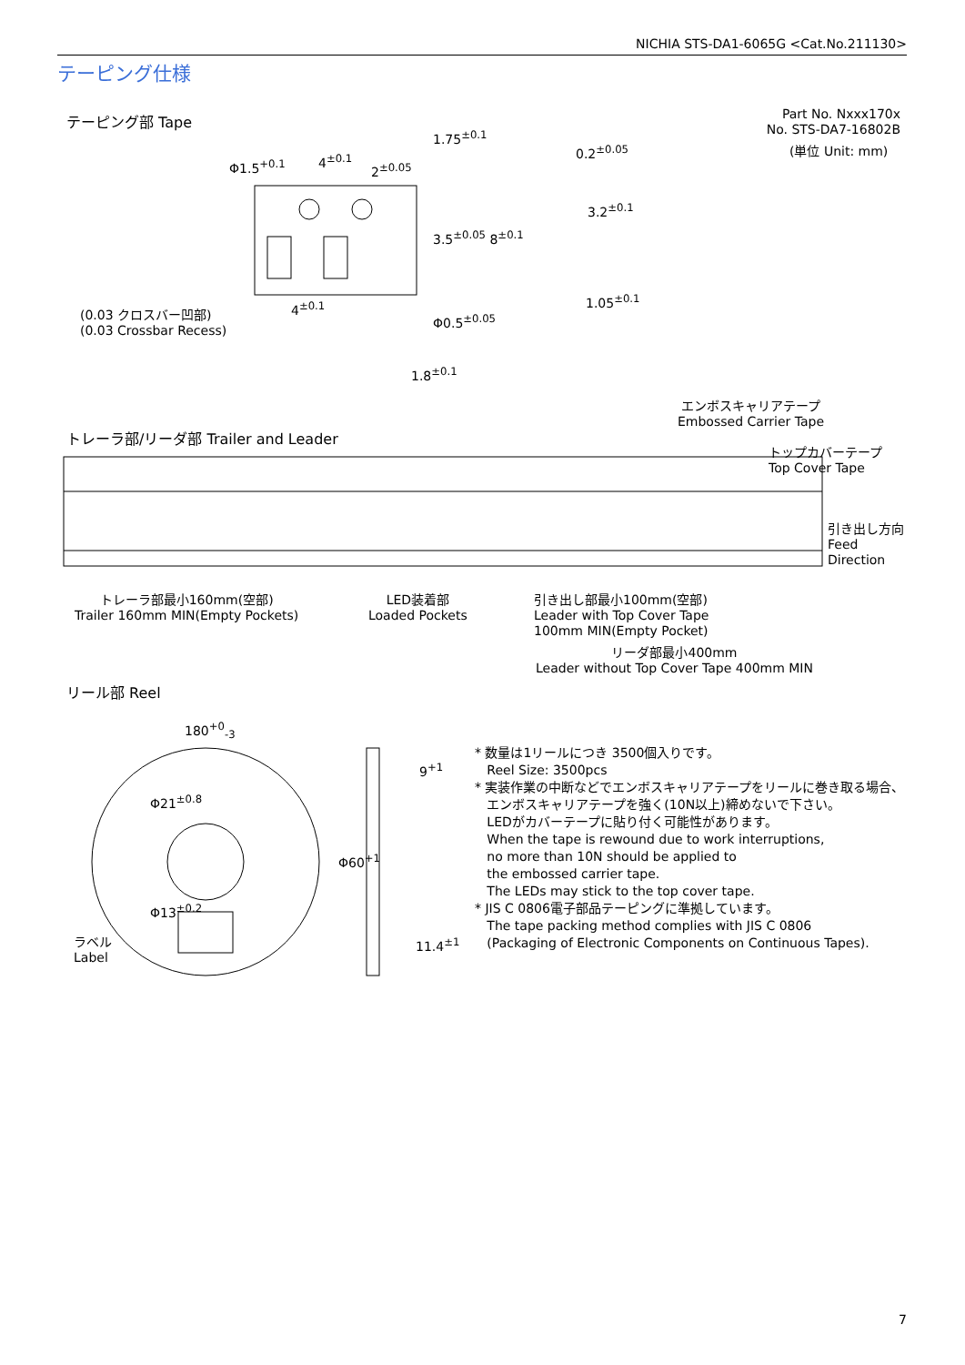NICHIA STS-DA1-6065G <Cat.No.211130>
テーピング仕様
テーピング部 Tape
Part No. Nxxx170x
No. STS-DA7-16802B
(単位 Unit: mm)
Φ1.5<sup>+0.1</sup> 4<sup>±0.1</sup>
2<sup>±0.05</sup>
1.75<sup>±0.1</sup>
3.5<sup>±0.05</sup> 8<sup>±0.1</sup>
0.2<sup>±0.05</sup>
3.2<sup>±0.1</sup>
1.05<sup>±0.1</sup>
4<sup>±0.1</sup>
(0.03 クロスバー凹部)
(0.03 Crossbar Recess)
Φ0.5<sup>±0.05</sup>
1.8<sup>±0.1</sup>
エンボスキャリアテープ
Embossed Carrier Tape
トレーラ部/リーダ部 Trailer and Leader
トップカバーテープ
Top Cover Tape
引き出し方向
Feed
Direction
トレーラ部最小160mm(空部)
Trailer 160mm MIN(Empty Pockets)
LED装着部
Loaded Pockets
引き出し部最小100mm(空部)
Leader with Top Cover Tape
100mm MIN(Empty Pocket)
リーダ部最小400mm
Leader without Top Cover Tape 400mm MIN
リール部 Reel
180<sup>+0</sup><sub>-3</sub>
Φ21<sup>±0.8</sup>
Φ13<sup>±0.2</sup>
Φ60<sup>+1</sup>
9<sup>+1</sup>
11.4<sup>±1</sup>
ラベル
Label
* 数量は1リールにつき 3500個入りです。
Reel Size: 3500pcs
* 実装作業の中断などでエンボスキャリアテープをリールに巻き取る場合、
エンボスキャリアテープを強く(10N以上)締めないで下さい。
LEDがカバーテープに貼り付く可能性があります。
When the tape is rewound due to work interruptions,
no more than 10N should be applied to
the embossed carrier tape.
The LEDs may stick to the top cover tape.
* JIS C 0806電子部品テーピングに準拠しています。
The tape packing method complies with JIS C 0806
(Packaging of Electronic Components on Continuous Tapes).
7